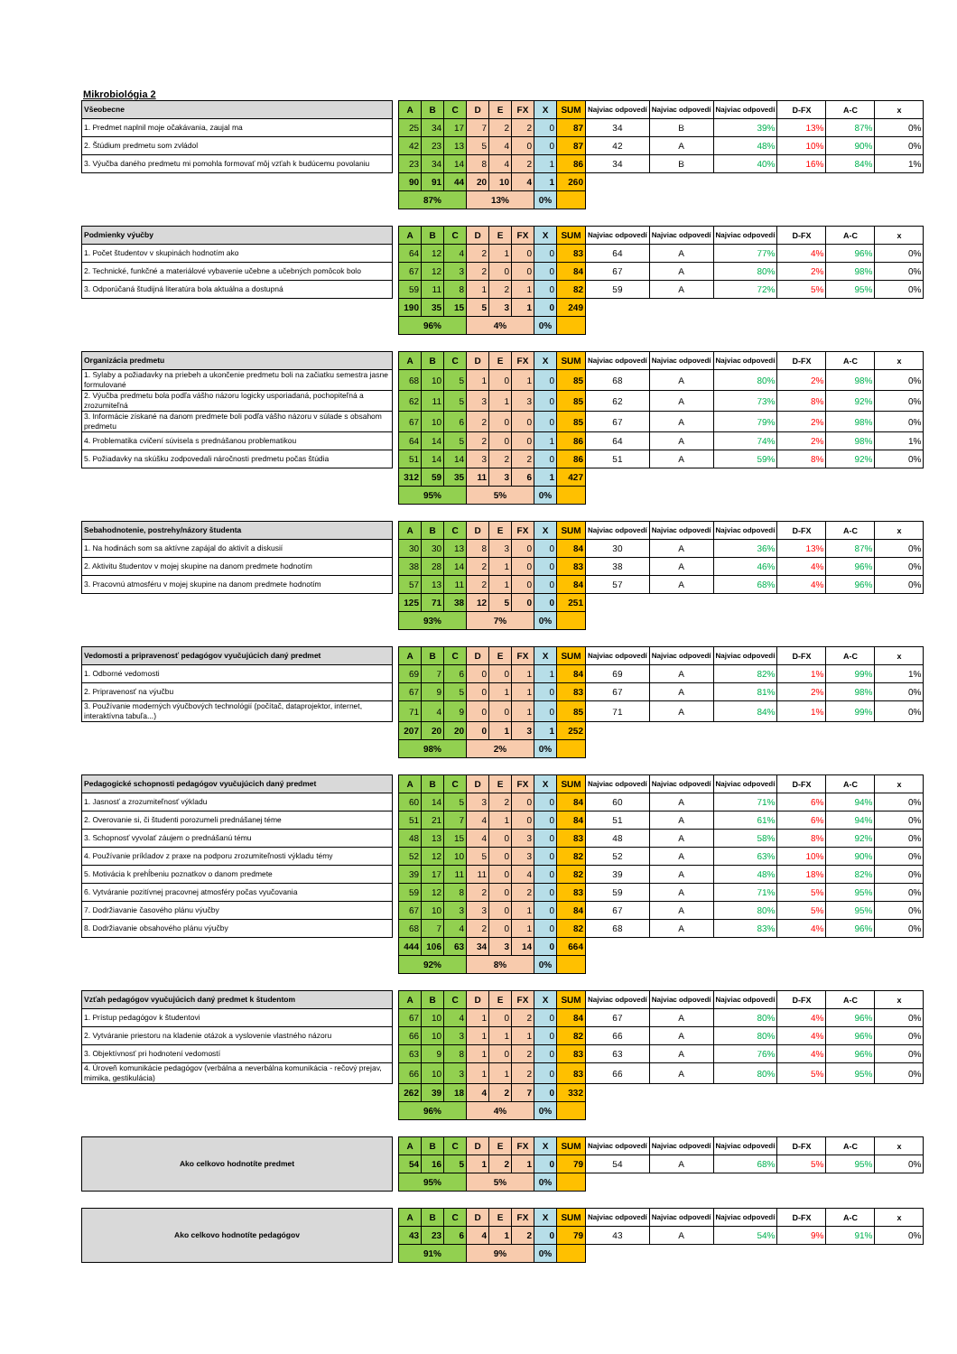Mikrobiológia 2
| Všeobecne | | A | B | C | D | E | FX | X | SUM | Najviac odpovedí | Najviac odpovedí | Najviac odpovedí | D-FX | A-C | x |
| --- | --- | --- | --- | --- | --- | --- | --- | --- | --- | --- | --- | --- | --- | --- | --- |
| 1. Predmet naplnil moje očakávania, zaujal ma | | 25 | 34 | 17 | 7 | 2 | 2 | 0 | 87 | 34 | B | 39% | 13% | 87% | 0% |
| 2. Štúdium predmetu som zvládol | | 42 | 23 | 13 | 5 | 4 | 0 | 0 | 87 | 42 | A | 48% | 10% | 90% | 0% |
| 3. Výučba daného predmetu mi pomohla formovať môj vzťah k budúcemu povolaniu | | 23 | 34 | 14 | 8 | 4 | 2 | 1 | 86 | 34 | B | 40% | 16% | 84% | 1% |
| | | 90 | 91 | 44 | 20 | 10 | 4 | 1 | 260 | | | | | | |
| | | 87% | | | 13% | | | 0% | | | | | | | |
| Podmienky výučby | | A | B | C | D | E | FX | X | SUM | Najviac odpovedí | Najviac odpovedí | Najviac odpovedí | D-FX | A-C | x |
| --- | --- | --- | --- | --- | --- | --- | --- | --- | --- | --- | --- | --- | --- | --- | --- |
| 1. Počet študentov v skupinách hodnotím ako | | 64 | 12 | 4 | 2 | 1 | 0 | 0 | 83 | 64 | A | 77% | 4% | 96% | 0% |
| 2. Technické, funkčné a materiálové vybavenie učebne a učebných pomôcok bolo | | 67 | 12 | 3 | 2 | 0 | 0 | 0 | 84 | 67 | A | 80% | 2% | 98% | 0% |
| 3. Odporúčaná študijná literatúra bola aktuálna a dostupná | | 59 | 11 | 8 | 1 | 2 | 1 | 0 | 82 | 59 | A | 72% | 5% | 95% | 0% |
| | | 190 | 35 | 15 | 5 | 3 | 1 | 0 | 249 | | | | | | |
| | | 96% | | | 4% | | | 0% | | | | | | | |
| Organizácia predmetu | | A | B | C | D | E | FX | X | SUM | Najviac odpovedí | Najviac odpovedí | Najviac odpovedí | D-FX | A-C | x |
| --- | --- | --- | --- | --- | --- | --- | --- | --- | --- | --- | --- | --- | --- | --- | --- |
| 1. Sylaby a požiadavky na priebeh a ukončenie predmetu boli na začiatku semestra jasne formulované | | 68 | 10 | 5 | 1 | 0 | 1 | 0 | 85 | 68 | A | 80% | 2% | 98% | 0% |
| 2. Výučba predmetu bola podľa vášho názoru logicky usporiadaná, pochopiteľná a zrozumiteľná | | 62 | 11 | 5 | 3 | 1 | 3 | 0 | 85 | 62 | A | 73% | 8% | 92% | 0% |
| 3. Informácie získané na danom predmete boli podľa vášho názoru v súlade s obsahom predmetu | | 67 | 10 | 6 | 2 | 0 | 0 | 0 | 85 | 67 | A | 79% | 2% | 98% | 0% |
| 4. Problematika cvičení súvisela s prednášanou problematikou | | 64 | 14 | 5 | 2 | 0 | 0 | 1 | 86 | 64 | A | 74% | 2% | 98% | 1% |
| 5. Požiadavky na skúšku zodpovedali náročnosti predmetu počas štúdia | | 51 | 14 | 14 | 3 | 2 | 2 | 0 | 86 | 51 | A | 59% | 8% | 92% | 0% |
| | | 312 | 59 | 35 | 11 | 3 | 6 | 1 | 427 | | | | | | |
| | | 95% | | | 5% | | | 0% | | | | | | | |
| Sebahodnotenie, postrehy/názory študenta | | A | B | C | D | E | FX | X | SUM | Najviac odpovedí | Najviac odpovedí | Najviac odpovedí | D-FX | A-C | x |
| --- | --- | --- | --- | --- | --- | --- | --- | --- | --- | --- | --- | --- | --- | --- | --- |
| 1. Na hodinách som sa aktívne zapájal do aktivít a diskusií | | 30 | 30 | 13 | 8 | 3 | 0 | 0 | 84 | 30 | A | 36% | 13% | 87% | 0% |
| 2. Aktivitu študentov v mojej skupine na danom predmete hodnotím | | 38 | 28 | 14 | 2 | 1 | 0 | 0 | 83 | 38 | A | 46% | 4% | 96% | 0% |
| 3. Pracovnú atmosféru v mojej skupine na danom predmete hodnotím | | 57 | 13 | 11 | 2 | 1 | 0 | 0 | 84 | 57 | A | 68% | 4% | 96% | 0% |
| | | 125 | 71 | 38 | 12 | 5 | 0 | 0 | 251 | | | | | | |
| | | 93% | | | 7% | | | 0% | | | | | | | |
| Vedomosti a pripravenosť pedagógov vyučujúcich daný predmet | | A | B | C | D | E | FX | X | SUM | Najviac odpovedí | Najviac odpovedí | Najviac odpovedí | D-FX | A-C | x |
| --- | --- | --- | --- | --- | --- | --- | --- | --- | --- | --- | --- | --- | --- | --- | --- |
| 1. Odborné vedomosti | | 69 | 7 | 6 | 0 | 0 | 1 | 1 | 84 | 69 | A | 82% | 1% | 99% | 1% |
| 2. Pripravenosť na výučbu | | 67 | 9 | 5 | 0 | 1 | 1 | 0 | 83 | 67 | A | 81% | 2% | 98% | 0% |
| 3. Používanie moderných výučbových technológií (počítač, dataprojektor, internet, interaktívna tabuľa...) | | 71 | 4 | 9 | 0 | 0 | 1 | 0 | 85 | 71 | A | 84% | 1% | 99% | 0% |
| | | 207 | 20 | 20 | 0 | 1 | 3 | 1 | 252 | | | | | | |
| | | 98% | | | 2% | | | 0% | | | | | | | |
| Pedagogické schopnosti pedagógov vyučujúcich daný predmet | | A | B | C | D | E | FX | X | SUM | Najviac odpovedí | Najviac odpovedí | Najviac odpovedí | D-FX | A-C | x |
| --- | --- | --- | --- | --- | --- | --- | --- | --- | --- | --- | --- | --- | --- | --- | --- |
| 1. Jasnosť a zrozumiteľnosť výkladu | | 60 | 14 | 5 | 3 | 2 | 0 | 0 | 84 | 60 | A | 71% | 6% | 94% | 0% |
| 2. Overovanie si, či študenti porozumeli prednášanej téme | | 51 | 21 | 7 | 4 | 1 | 0 | 0 | 84 | 51 | A | 61% | 6% | 94% | 0% |
| 3. Schopnosť vyvolať záujem o prednášanú tému | | 48 | 13 | 15 | 4 | 0 | 3 | 0 | 83 | 48 | A | 58% | 8% | 92% | 0% |
| 4. Používanie príkladov z praxe na podporu zrozumiteľnosti výkladu témy | | 52 | 12 | 10 | 5 | 0 | 3 | 0 | 82 | 52 | A | 63% | 10% | 90% | 0% |
| 5. Motivácia k prehĺbeniu poznatkov o danom predmete | | 39 | 17 | 11 | 11 | 0 | 4 | 0 | 82 | 39 | A | 48% | 18% | 82% | 0% |
| 6. Vytváranie pozitívnej pracovnej atmosféry počas vyučovania | | 59 | 12 | 8 | 2 | 0 | 2 | 0 | 83 | 59 | A | 71% | 5% | 95% | 0% |
| 7. Dodržiavanie časového plánu výučby | | 67 | 10 | 3 | 3 | 0 | 1 | 0 | 84 | 67 | A | 80% | 5% | 95% | 0% |
| 8. Dodržiavanie obsahového plánu výučby | | 68 | 7 | 4 | 2 | 0 | 1 | 0 | 82 | 68 | A | 83% | 4% | 96% | 0% |
| | | 444 | 106 | 63 | 34 | 3 | 14 | 0 | 664 | | | | | | |
| | | 92% | | | 8% | | | 0% | | | | | | | |
| Vzťah pedagógov vyučujúcich daný predmet k študentom | | A | B | C | D | E | FX | X | SUM | Najviac odpovedí | Najviac odpovedí | Najviac odpovedí | D-FX | A-C | x |
| --- | --- | --- | --- | --- | --- | --- | --- | --- | --- | --- | --- | --- | --- | --- | --- |
| 1. Prístup pedagógov k študentovi | | 67 | 10 | 4 | 1 | 0 | 2 | 0 | 84 | 67 | A | 80% | 4% | 96% | 0% |
| 2. Vytváranie priestoru na kladenie otázok a vyslovenie vlastného názoru | | 66 | 10 | 3 | 1 | 1 | 1 | 0 | 82 | 66 | A | 80% | 4% | 96% | 0% |
| 3. Objektívnosť pri hodnotení vedomostí | | 63 | 9 | 8 | 1 | 0 | 2 | 0 | 83 | 63 | A | 76% | 4% | 96% | 0% |
| 4. Úroveň komunikácie pedagógov (verbálna a neverbálna komunikácia - rečový prejav, mimika, gestikulácia) | | 66 | 10 | 3 | 1 | 1 | 2 | 0 | 83 | 66 | A | 80% | 5% | 95% | 0% |
| | | 262 | 39 | 18 | 4 | 2 | 7 | 0 | 332 | | | | | | |
| | | 96% | | | 4% | | | 0% | | | | | | | |
| Ako celkovo hodnotíte predmet | | A | B | C | D | E | FX | X | SUM | Najviac odpovedí | Najviac odpovedí | Najviac odpovedí | D-FX | A-C | x |
| --- | --- | --- | --- | --- | --- | --- | --- | --- | --- | --- | --- | --- | --- | --- | --- |
| | | 54 | 16 | 5 | 1 | 2 | 1 | 0 | 79 | 54 | A | 68% | 5% | 95% | 0% |
| | | 95% | | | 5% | | | 0% | | | | | | | |
| Ako celkovo hodnotíte pedagógov | | A | B | C | D | E | FX | X | SUM | Najviac odpovedí | Najviac odpovedí | Najviac odpovedí | D-FX | A-C | x |
| --- | --- | --- | --- | --- | --- | --- | --- | --- | --- | --- | --- | --- | --- | --- | --- |
| | | 43 | 23 | 6 | 4 | 1 | 2 | 0 | 79 | 43 | A | 54% | 9% | 91% | 0% |
| | | 91% | | | 9% | | | 0% | | | | | | | |